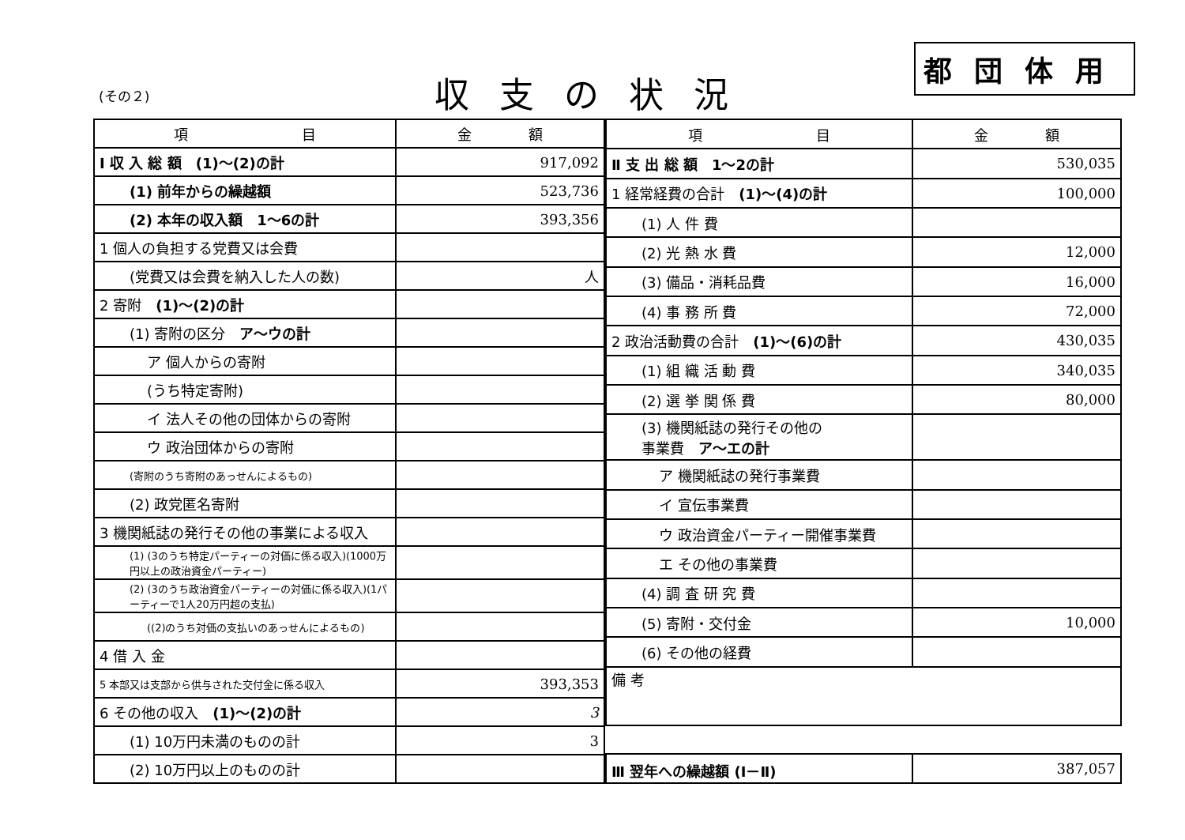(その２) 収支の状況
都団体用
| 項 目 | 金 額 |
| --- | --- |
| Ⅰ 収 入 総 額 (1)～(2)の計 | 917,092 |
| (1) 前年からの繰越額 | 523,736 |
| (2) 本年の収入額 1～6の計 | 393,356 |
| 1 個人の負担する党費又は会費 | |
| (党費又は会費を納入した人の数) | 人 |
| 2 寄附 (1)～(2)の計 | |
| (1) 寄附の区分 ア～ウの計 | |
| ア 個人からの寄附 | |
| (うち特定寄附) | |
| イ 法人その他の団体からの寄附 | |
| ウ 政治団体からの寄附 | |
| (寄附のうち寄附のあっせんによるもの) | |
| (2) 政党匿名寄附 | |
| 3 機関紙誌の発行その他の事業による収入 | |
| (1) (3のうち特定パーティーの対価に係る収入)(1000万円以上の政治資金パーティー) | |
| (2) (3のうち政治資金パーティーの対価に係る収入)(1パーティーで1人20万円超の支払) | |
| ((2)のうち対価の支払いのあっせんによるもの) | |
| 4 借 入 金 | |
| 5 本部又は支部から供与された交付金に係る収入 | 393,353 |
| 6 その他の収入 (1)～(2)の計 | 3 |
| (1) 10万円未満のものの計 | 3 |
| (2) 10万円以上のものの計 | |
| 項 目 | 金 額 |
| --- | --- |
| Ⅱ 支 出 総 額 1～2の計 | 530,035 |
| 1 経常経費の合計 (1)～(4)の計 | 100,000 |
| (1) 人 件 費 | |
| (2) 光 熱 水 費 | 12,000 |
| (3) 備品・消耗品費 | 16,000 |
| (4) 事 務 所 費 | 72,000 |
| 2 政治活動費の合計 (1)～(6)の計 | 430,035 |
| (1) 組 織 活 動 費 | 340,035 |
| (2) 選 挙 関 係 費 | 80,000 |
| (3) 機関紙誌の発行その他の 事業費 ア～エの計 | |
| ア 機関紙誌の発行事業費 | |
| イ 宣伝事業費 | |
| ウ 政治資金パーティー開催事業費 | |
| エ その他の事業費 | |
| (4) 調 査 研 究 費 | |
| (5) 寄附・交付金 | 10,000 |
| (6) その他の経費 | |
| 備 考 | |
| Ⅲ 翌年への繰越額 (Ⅰ－Ⅱ) | 387,057 |